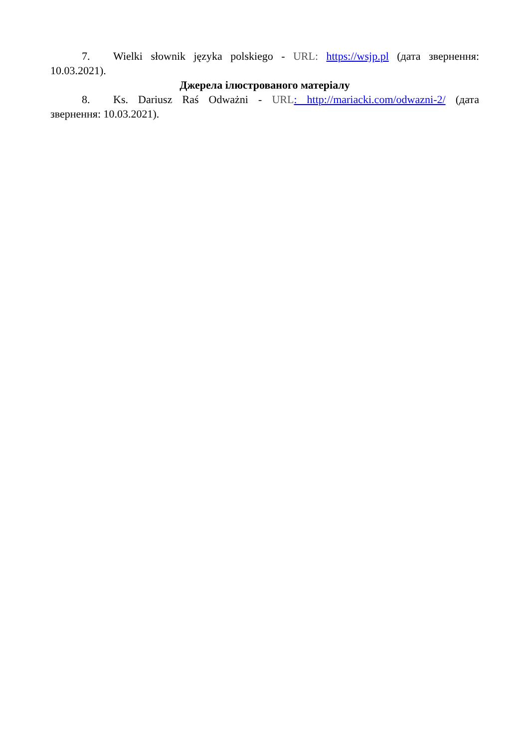7. Wielki słownik języka polskiego - URL: https://wsjp.pl (дата звернення: 10.03.2021).
Джерела ілюстрованого матеріалу
8. Ks. Dariusz Raś Odważni - URL: http://mariacki.com/odwazni-2/ (дата звернення: 10.03.2021).